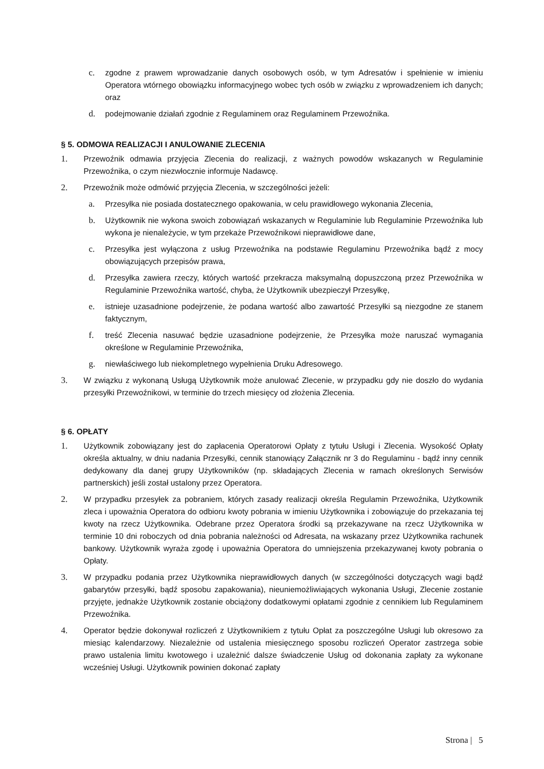c. zgodne z prawem wprowadzanie danych osobowych osób, w tym Adresatów i spełnienie w imieniu Operatora wtórnego obowiązku informacyjnego wobec tych osób w związku z wprowadzeniem ich danych; oraz
d. podejmowanie działań zgodnie z Regulaminem oraz Regulaminem Przewoźnika.
§ 5. ODMOWA REALIZACJI I ANULOWANIE ZLECENIA
1. Przewoźnik odmawia przyjęcia Zlecenia do realizacji, z ważnych powodów wskazanych w Regulaminie Przewoźnika, o czym niezwłocznie informuje Nadawcę.
2. Przewoźnik może odmówić przyjęcia Zlecenia, w szczególności jeżeli:
a. Przesyłka nie posiada dostatecznego opakowania, w celu prawidłowego wykonania Zlecenia,
b. Użytkownik nie wykona swoich zobowiązań wskazanych w Regulaminie lub Regulaminie Przewoźnika lub wykona je nienależycie, w tym przekaże Przewoźnikowi nieprawidłowe dane,
c. Przesyłka jest wyłączona z usług Przewoźnika na podstawie Regulaminu Przewoźnika bądź z mocy obowiązujących przepisów prawa,
d. Przesyłka zawiera rzeczy, których wartość przekracza maksymalną dopuszczoną przez Przewoźnika w Regulaminie Przewoźnika wartość, chyba, że Użytkownik ubezpieczył Przesyłkę,
e. istnieje uzasadnione podejrzenie, że podana wartość albo zawartość Przesyłki są niezgodne ze stanem faktycznym,
f. treść Zlecenia nasuwać będzie uzasadnione podejrzenie, że Przesyłka może naruszać wymagania określone w Regulaminie Przewoźnika,
g. niewłaściwego lub niekompletnego wypełnienia Druku Adresowego.
3. W związku z wykonaną Usługą Użytkownik może anulować Zlecenie, w przypadku gdy nie doszło do wydania przesyłki Przewoźnikowi, w terminie do trzech miesięcy od złożenia Zlecenia.
§ 6. OPŁATY
1. Użytkownik zobowiązany jest do zapłacenia Operatorowi Opłaty z tytułu Usługi i Zlecenia. Wysokość Opłaty określa aktualny, w dniu nadania Przesyłki, cennik stanowiący Załącznik nr 3 do Regulaminu - bądź inny cennik dedykowany dla danej grupy Użytkowników (np. składających Zlecenia w ramach określonych Serwisów partnerskich) jeśli został ustalony przez Operatora.
2. W przypadku przesyłek za pobraniem, których zasady realizacji określa Regulamin Przewoźnika, Użytkownik zleca i upoważnia Operatora do odbioru kwoty pobrania w imieniu Użytkownika i zobowiązuje do przekazania tej kwoty na rzecz Użytkownika. Odebrane przez Operatora środki są przekazywane na rzecz Użytkownika w terminie 10 dni roboczych od dnia pobrania należności od Adresata, na wskazany przez Użytkownika rachunek bankowy. Użytkownik wyraża zgodę i upoważnia Operatora do umniejszenia przekazywanej kwoty pobrania o Opłaty.
3. W przypadku podania przez Użytkownika nieprawidłowych danych (w szczególności dotyczących wagi bądź gabarytów przesyłki, bądź sposobu zapakowania), nieuniemożliwiających wykonania Usługi, Zlecenie zostanie przyjęte, jednakże Użytkownik zostanie obciążony dodatkowymi opłatami zgodnie z cennikiem lub Regulaminem Przewoźnika.
4. Operator będzie dokonywał rozliczeń z Użytkownikiem z tytułu Opłat za poszczególne Usługi lub okresowo za miesiąc kalendarzowy. Niezależnie od ustalenia miesięcznego sposobu rozliczeń Operator zastrzega sobie prawo ustalenia limitu kwotowego i uzależnić dalsze świadczenie Usług od dokonania zapłaty za wykonane wcześniej Usługi. Użytkownik powinien dokonać zapłaty
Strona | 5